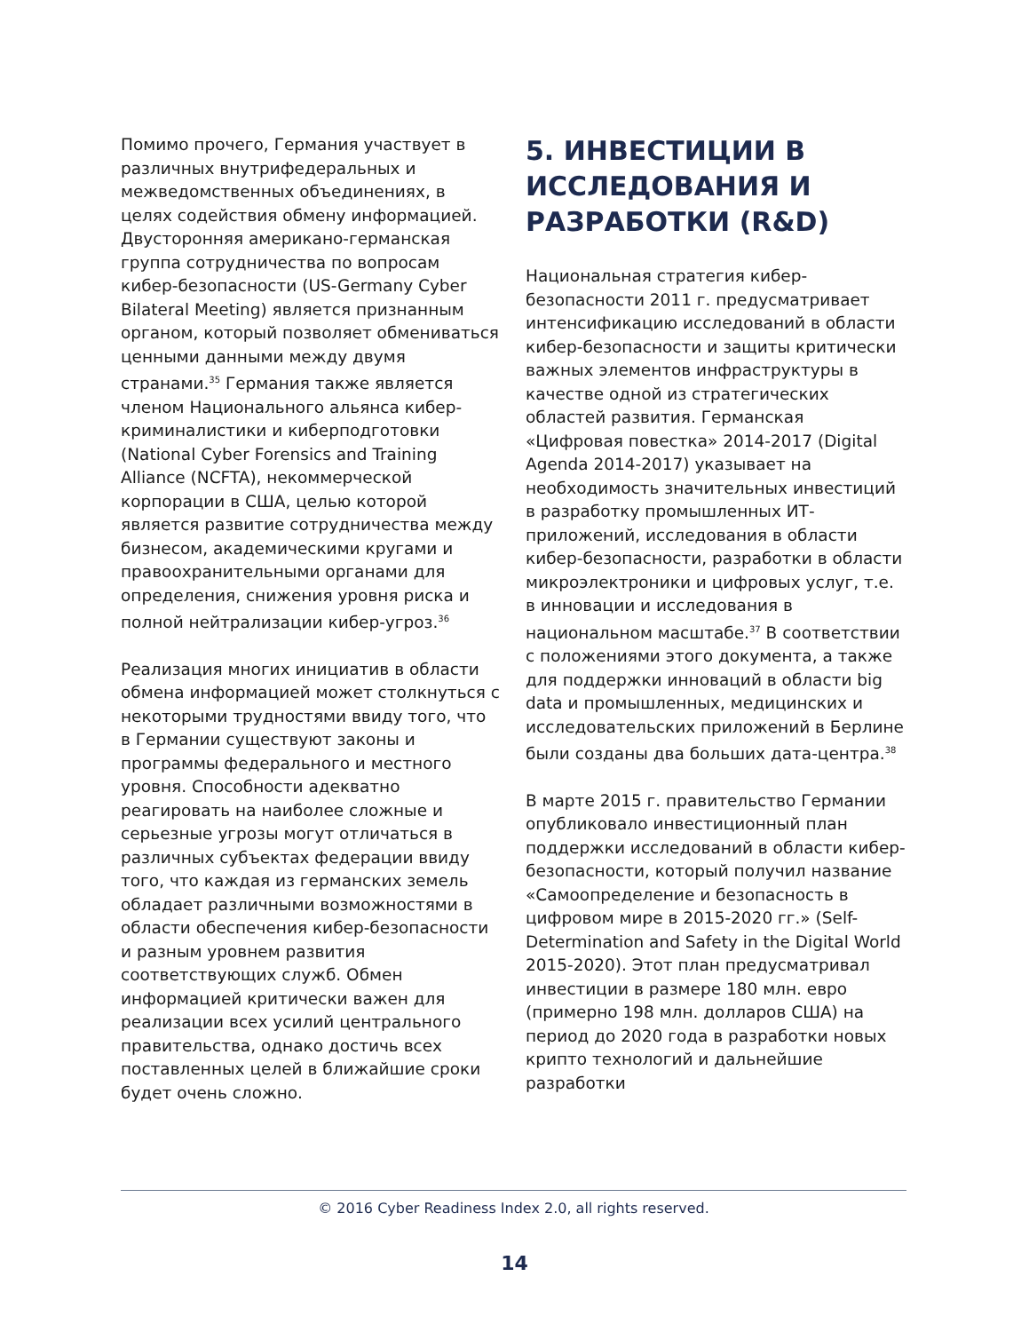Помимо прочего, Германия участвует в различных внутрифедеральных и межведомственных объединениях, в целях содействия обмену информацией. Двусторонняя американо-германская группа сотрудничества по вопросам кибер-безопасности (US-Germany Cyber Bilateral Meeting) является признанным органом, который позволяет обмениваться ценными данными между двумя странами.<sup>35</sup> Германия также является членом Национального альянса кибер-криминалистики и киберподготовки (National Cyber Forensics and Training Alliance (NCFTA), некоммерческой корпорации в США, целью которой является развитие сотрудничества между бизнесом, академическими кругами и правоохранительными органами для определения, снижения уровня риска и полной нейтрализации кибер-угроз.<sup>36</sup>
Реализация многих инициатив в области обмена информацией может столкнуться с некоторыми трудностями ввиду того, что в Германии существуют законы и программы федерального и местного уровня. Способности адекватно реагировать на наиболее сложные и серьезные угрозы могут отличаться в различных субъектах федерации ввиду того, что каждая из германских земель обладает различными возможностями в области обеспечения кибер-безопасности и разным уровнем развития соответствующих служб. Обмен информацией критически важен для реализации всех усилий центрального правительства, однако достичь всех поставленных целей в ближайшие сроки будет очень сложно.
5. ИНВЕСТИЦИИ В ИССЛЕДОВАНИЯ И РАЗРАБОТКИ (R&D)
Национальная стратегия кибер-безопасности 2011 г. предусматривает интенсификацию исследований в области кибер-безопасности и защиты критически важных элементов инфраструктуры в качестве одной из стратегических областей развития. Германская «Цифровая повестка» 2014-2017 (Digital Agenda 2014-2017) указывает на необходимость значительных инвестиций в разработку промышленных ИТ-приложений, исследования в области кибер-безопасности, разработки в области микроэлектроники и цифровых услуг, т.е. в инновации и исследования в национальном масштабе.<sup>37</sup> В соответствии с положениями этого документа, а также для поддержки инноваций в области big data и промышленных, медицинских и исследовательских приложений в Берлине были созданы два больших дата-центра.<sup>38</sup>
В марте 2015 г. правительство Германии опубликовало инвестиционный план поддержки исследований в области кибер-безопасности, который получил название «Самоопределение и безопасность в цифровом мире в 2015-2020 гг.» (Self-Determination and Safety in the Digital World 2015-2020). Этот план предусматривал инвестиции в размере 180 млн. евро (примерно 198 млн. долларов США) на период до 2020 года в разработки новых крипто технологий и дальнейшие разработки
© 2016 Cyber Readiness Index 2.0, all rights reserved.
14